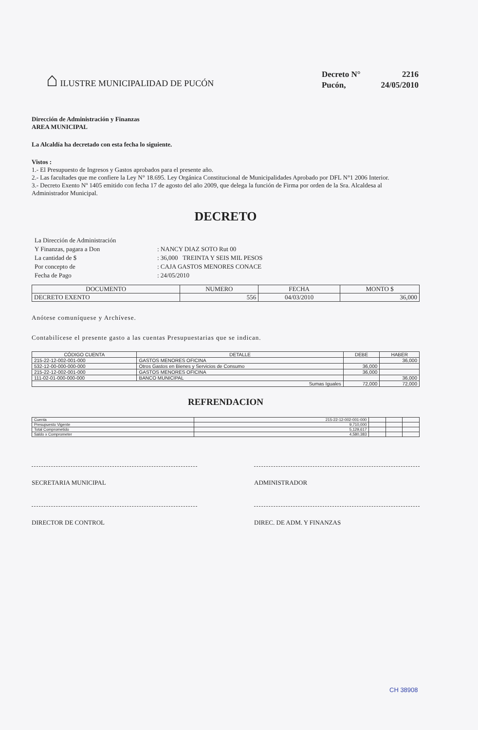⌂ ILUSTRE MUNICIPALIDAD DE PUCÓN
| Decreto N° | 2216 |
| Pucón, | 24/05/2010 |
Dirección de Administración y Finanzas
AREA MUNICIPAL
La Alcaldía ha decretado con esta fecha lo siguiente.
Vistos :
1.- El Presupuesto de Ingresos y Gastos aprobados para el presente año.
2.- Las facultades que me confiere la Ley N° 18.695. Ley Orgánica Constitucional de Municipalidades Aprobado por DFL N°1 2006 Interior.
3.- Decreto Exento Nº 1405 emitido con fecha 17 de agosto del año 2009, que delega la función de Firma por orden de la Sra. Alcaldesa al Administrador Municipal.
DECRETO
| La Dirección de Administración | |
| Y Finanzas, pagara a Don | : NANCY DIAZ SOTO Rut 00 |
| La cantidad de $ | : 36,000 TREINTA Y SEIS MIL PESOS |
| Por concepto de | : CAJA GASTOS MENORES CONACE |
| Fecha de Pago | : 24/05/2010 |
| DOCUMENTO | NUMERO | FECHA | MONTO $ |
| --- | --- | --- | --- |
| DECRETO EXENTO | 556 | 04/03/2010 | 36,000 |
Anótese comuníquese y Archívese.
Contabilícese el presente gasto a las cuentas Presupuestarias que se indican.
| CÓDIGO CUENTA | DETALLE | DEBE | HABER |
| --- | --- | --- | --- |
| 215-22-12-002-001-000 | GASTOS MENORES OFICINA | | 36,000 |
| 532-12-00-000-000-000 | Otros Gastos en Bienes y Servicios de Consumo | 36,000 | |
| 215-22-12-002-001-000 | GASTOS MENORES OFICINA | 36,000 | |
| 111-02-01-000-000-000 | BANCO MUNICIPAL | | 36,000 |
| Sumas Iguales | | 72,000 | 72,000 |
REFRENDACION
| Cuenta | 215-22-12-002-001-000 | | | |
| Presupuesto Vigente | 9,710,000 | | | |
| Total Comprometido | 5,129,617 | | | |
| Saldo x Comprometer | 4,580,383 | | | |
SECRETARIA MUNICIPAL ADMINISTRADOR
DIRECTOR DE CONTROL DIREC. DE ADM. Y FINANZAS
CH 38908